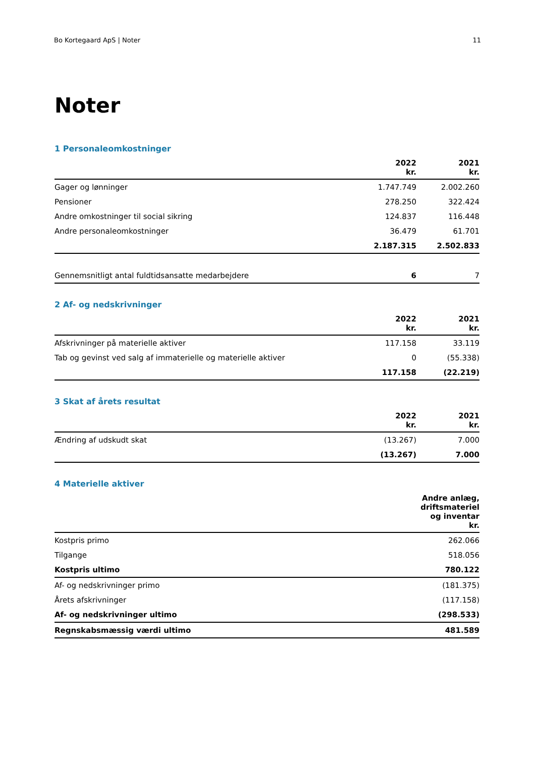Bo Kortegaard ApS | Noter 11
Noter
1 Personaleomkostninger
| | 2022 kr. | 2021 kr. |
| --- | --- | --- |
| Gager og lønninger | 1.747.749 | 2.002.260 |
| Pensioner | 278.250 | 322.424 |
| Andre omkostninger til social sikring | 124.837 | 116.448 |
| Andre personaleomkostninger | 36.479 | 61.701 |
| | 2.187.315 | 2.502.833 |
| Gennemsnitligt antal fuldtidsansatte medarbejdere | 6 | 7 |
2 Af- og nedskrivninger
| | 2022 kr. | 2021 kr. |
| --- | --- | --- |
| Afskrivninger på materielle aktiver | 117.158 | 33.119 |
| Tab og gevinst ved salg af immaterielle og materielle aktiver | 0 | (55.338) |
| | 117.158 | (22.219) |
3 Skat af årets resultat
| | 2022 kr. | 2021 kr. |
| --- | --- | --- |
| Ændring af udskudt skat | (13.267) | 7.000 |
| | (13.267) | 7.000 |
4 Materielle aktiver
| | Andre anlæg, driftsmateriel og inventar kr. |
| --- | --- |
| Kostpris primo | 262.066 |
| Tilgange | 518.056 |
| Kostpris ultimo | 780.122 |
| Af- og nedskrivninger primo | (181.375) |
| Årets afskrivninger | (117.158) |
| Af- og nedskrivninger ultimo | (298.533) |
| Regnskabsmæssig værdi ultimo | 481.589 |